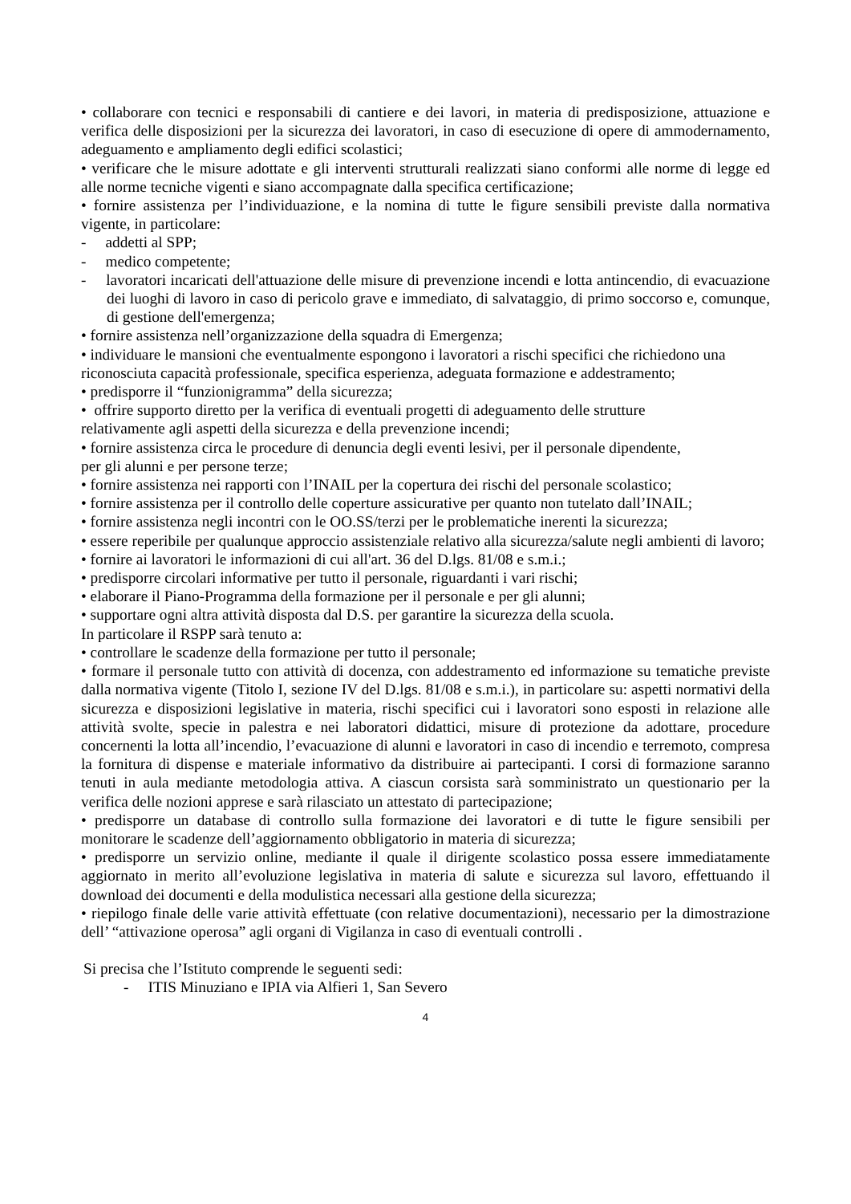• collaborare con tecnici e responsabili di cantiere e dei lavori, in materia di predisposizione, attuazione e verifica delle disposizioni per la sicurezza dei lavoratori, in caso di esecuzione di opere di ammodernamento, adeguamento e ampliamento degli edifici scolastici;
• verificare che le misure adottate e gli interventi strutturali realizzati siano conformi alle norme di legge ed alle norme tecniche vigenti e siano accompagnate dalla specifica certificazione;
• fornire assistenza per l’individuazione, e la nomina di tutte le figure sensibili previste dalla normativa vigente, in particolare:
-  addetti al SPP;
-  medico competente;
-  lavoratori incaricati dell'attuazione delle misure di prevenzione incendi e lotta antincendio, di evacuazione dei luoghi di lavoro in caso di pericolo grave e immediato, di salvataggio, di primo soccorso e, comunque, di gestione dell'emergenza;
• fornire assistenza nell’organizzazione della squadra di Emergenza;
• individuare le mansioni che eventualmente espongono i lavoratori a rischi specifici che richiedono una riconosciuta capacità professionale, specifica esperienza, adeguata formazione e addestramento;
• predisporre il “funzionigramma” della sicurezza;
• offrire supporto diretto per la verifica di eventuali progetti di adeguamento delle strutture
relativamente agli aspetti della sicurezza e della prevenzione incendi;
• fornire assistenza circa le procedure di denuncia degli eventi lesivi, per il personale dipendente,
per gli alunni e per persone terze;
• fornire assistenza nei rapporti con l’INAIL per la copertura dei rischi del personale scolastico;
• fornire assistenza per il controllo delle coperture assicurative per quanto non tutelato dall’INAIL;
• fornire assistenza negli incontri con le OO.SS/terzi per le problematiche inerenti la sicurezza;
• essere reperibile per qualunque approccio assistenziale relativo alla sicurezza/salute negli ambienti di lavoro;
• fornire ai lavoratori le informazioni di cui all'art. 36 del D.lgs. 81/08 e s.m.i.;
• predisporre circolari informative per tutto il personale, riguardanti i vari rischi;
• elaborare il Piano-Programma della formazione per il personale e per gli alunni;
• supportare ogni altra attività disposta dal D.S. per garantire la sicurezza della scuola.
In particolare il RSPP sarà tenuto a:
• controllare le scadenze della formazione per tutto il personale;
• formare il personale tutto con attività di docenza, con addestramento ed informazione su tematiche previste dalla normativa vigente (Titolo I, sezione IV del D.lgs. 81/08 e s.m.i.), in particolare su: aspetti normativi della sicurezza e disposizioni legislative in materia, rischi specifici cui i lavoratori sono esposti in relazione alle attività svolte, specie in palestra e nei laboratori didattici, misure di protezione da adottare, procedure concernenti la lotta all’incendio, l’evacuazione di alunni e lavoratori in caso di incendio e terremoto, compresa la fornitura di dispense e materiale informativo da distribuire ai partecipanti. I corsi di formazione saranno tenuti in aula mediante metodologia attiva. A ciascun corsista sarà somministrato un questionario per la verifica delle nozioni apprese e sarà rilasciato un attestato di partecipazione;
• predisporre un database di controllo sulla formazione dei lavoratori e di tutte le figure sensibili per monitorare le scadenze dell’aggiornamento obbligatorio in materia di sicurezza;
• predisporre un servizio online, mediante il quale il dirigente scolastico possa essere immediatamente aggiornato in merito all’evoluzione legislativa in materia di salute e sicurezza sul lavoro, effettuando il download dei documenti e della modulistica necessari alla gestione della sicurezza;
• riepilogo finale delle varie attività effettuate (con relative documentazioni), necessario per la dimostrazione dell’ “attivazione operosa” agli organi di Vigilanza in caso di eventuali controlli .
Si precisa che l’Istituto comprende le seguenti sedi:
-  ITIS Minuziano e IPIA via Alfieri 1, San Severo
4